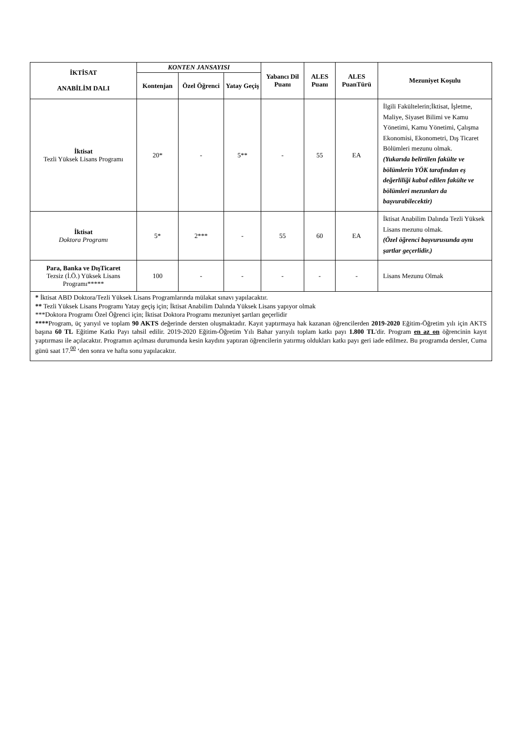| İKTİSAT ANABİLİM DALI | KONTEN JANSAYISI | | | Yabancı Dil Puanı | ALES Puanı | ALES PuanTürü | Mezuniyet Koşulu |
| --- | --- | --- | --- | --- | --- | --- | --- |
| | Kontenjan | Özel Öğrenci | Yatay Geçiş | | | | |
| İktisat Tezli Yüksek Lisans Programı | 20* | - | 5** | - | 55 | EA | İlgili Fakültelerin;İktisat, İşletme, Maliye, Siyaset Bilimi ve Kamu Yönetimi, Kamu Yönetimi, Çalışma Ekonomisi, Ekonometri, Dış Ticaret Bölümleri mezunu olmak. (Yukarıda belirtilen fakülte ve bölümlerin YÖK tarafından eş değerliliği kabul edilen fakülte ve bölümleri mezunları da başvurabilecektir) |
| İktisat Doktora Programı | 5* | 2*** | - | 55 | 60 | EA | İktisat Anabilim Dalında Tezli Yüksek Lisans mezunu olmak. (Özel öğrenci başvurusunda aynı şartlar geçerlidir.) |
| Para, Banka ve DışTicaret Tezsiz (İ.Ö.) Yüksek Lisans Programı***** | 100 | - | - | - | - | - | Lisans Mezunu Olmak |
| * İktisat ABD Doktora/Tezli Yüksek Lisans Programlarında mülakat sınavı yapılacaktır. ** Tezli Yüksek Lisans Programı Yatay geçiş için; İktisat Anabilim Dalında Yüksek Lisans yapıyor olmak ***Doktora Programı Özel Öğrenci için; İktisat Doktora Programı mezuniyet şartları geçerlidir **** Program, üç yarıyıl ve toplam 90 AKTS değerinde dersten oluşmaktadır. Kayıt yaptırmaya hak kazanan öğrencilerden 2019-2020 Eğitim-Öğretim yılı için AKTS başına 60 TL Eğitime Katkı Payı tahsil edilir. 2019-2020 Eğitim-Öğretim Yılı Bahar yarıyılı toplam katkı payı 1.800 TL 'dir. Program en az on öğrencinin kayıt yaptırması ile açılacaktır. Programın açılması durumunda kesin kaydını yaptıran öğrencilerin yatırmış oldukları katkı payı geri iade edilmez. Bu programda dersler, Cuma günü saat 17.<sup>00</sup> ‘den sonra ve hafta sonu yapılacaktır. | | | | | | | |